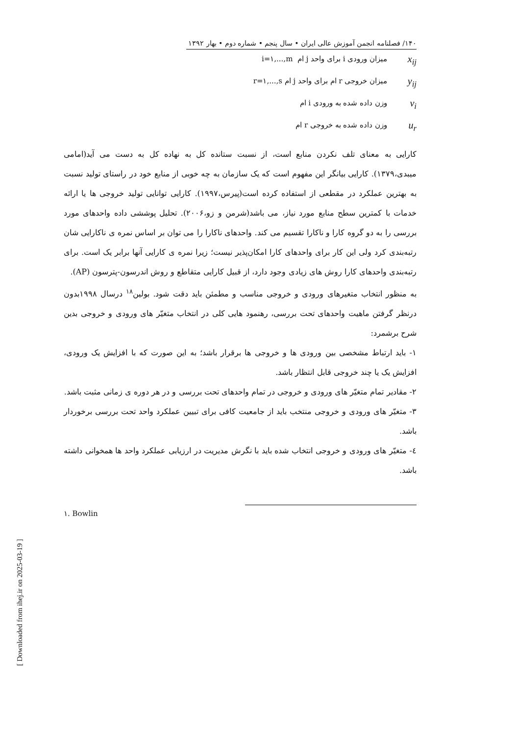۱۴۰/ فصلنامه انجمن آموزش عالی ایران • سال پنجم • شماره دوم • بهار ۱۳۹۲
x<sub>ij</sub> میزان ورودی i برای واحد j ام i=۱,...,m
y<sub>ij</sub> میزان خروجی r ام برای واحد j ام r=۱,...,s
v<sub>i</sub> وزن داده شده به ورودی i ام
u<sub>r</sub> وزن داده شده به خروجی r ام
کارایی به معنای تلف نکردن منابع است، از نسبت ستانده کل به نهاده کل به دست می آید(امامی میبدی،۱۳۷۹). کارایی بیانگر این مفهوم است که یک سازمان به چه خوبی از منابع خود در راستای تولید نسبت به بهترین عملکرد در مقطعی از استفاده کرده است(پیرس،۱۹۹۷). کارایی توانایی تولید خروجی ها یا ارائه خدمات با کمترین سطح منابع مورد نیاز، می باشد(شرمن و زو،۲۰۰۶). تحلیل پوششی داده واحدهای مورد بررسی را به دو گروه کارا و ناکارا تقسیم می کند. واحدهای ناکارا را می توان بر اساس نمره ی ناکارایی شان رتبه‌بندی کرد ولی این کار برای واحدهای کارا امکان‌پذیر نیست؛ زیرا نمره ی کارایی آنها برابر یک است. برای رتبه‌بندی واحدهای کارا روش های زیادی وجود دارد، از قبیل کارایی متقاطع و روش اندرسون-پترسون (AP).
به منظور انتخاب متغیرهای ورودی و خروجی مناسب و مطمئن باید دقت شود. بولین<sup>۱۸</sup> درسال ۱۹۹۸بدون درنظر گرفتن ماهیت واحدهای تحت بررسی، رهنمود هایی کلی در انتخاب متغیّر های ورودی و خروجی بدین شرح برشمرد:
۱- باید ارتباط مشخصی بین ورودی ها و خروجی ها برقرار باشد؛ به این صورت که با افزایش یک ورودی، افزایش یک یا چند خروجی قابل انتظار باشد.
۲- مقادیر تمام متغیّر های ورودی و خروجی در تمام واحدهای تحت بررسی و در هر دوره ی زمانی مثبت باشد.
۳- متغیّر های ورودی و خروجی منتخب باید از جامعیت کافی برای تبیین عملکرد واحد تحت بررسی برخوردار باشد.
٤- متغیّر های ورودی و خروجی انتخاب شده باید با نگرش مدیریت در ارزیابی عملکرد واحد ها همخوانی داشته باشد.
۱. Bowlin
[ Downloaded from ihej.ir on 2025-03-19 ]